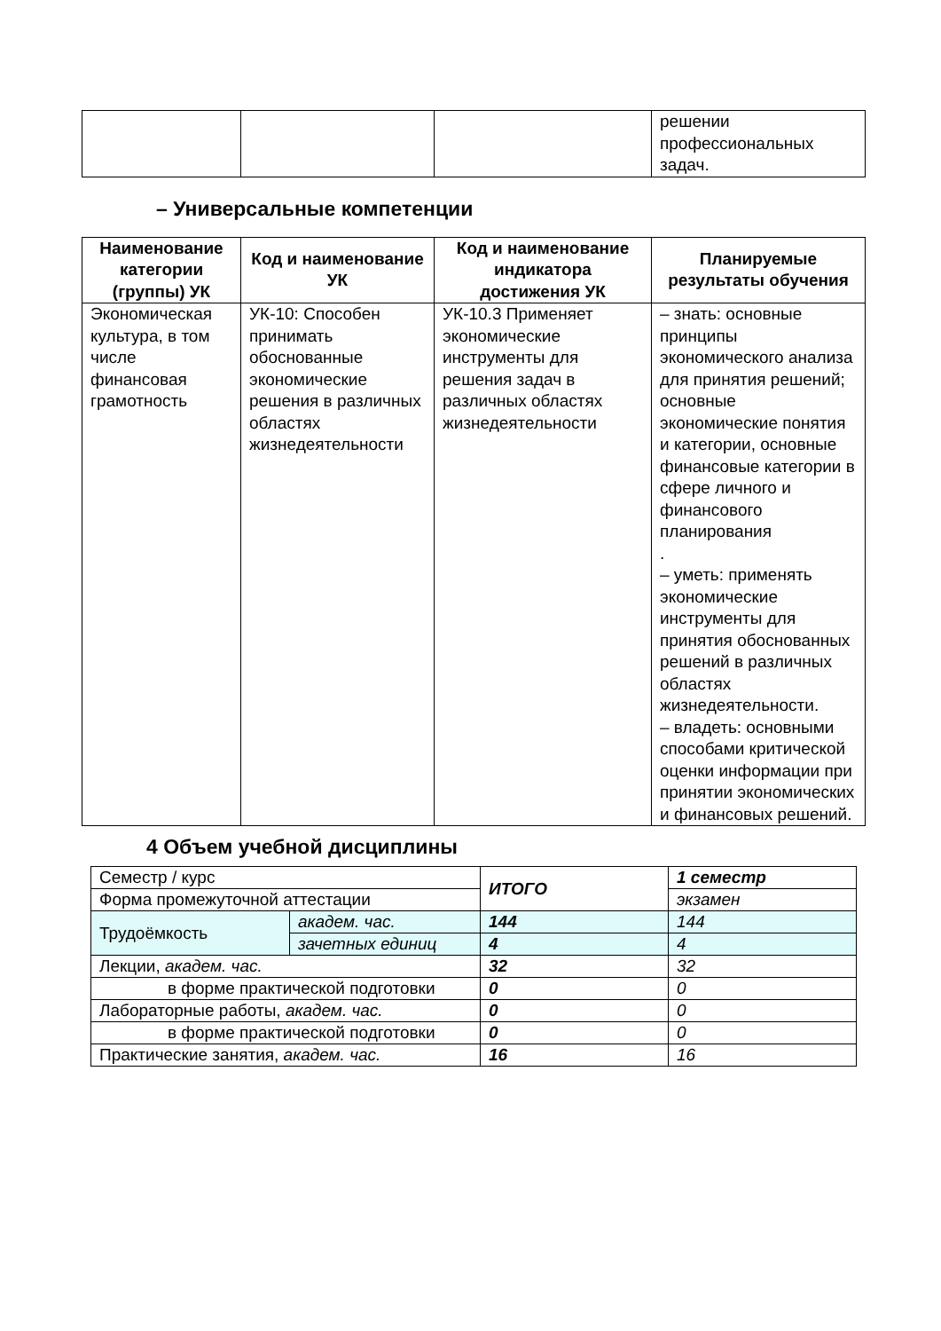| | | | решении профессиональных задач. |
– Универсальные компетенции
| Наименование категории (группы) УК | Код и наименование УК | Код и наименование индикатора достижения УК | Планируемые результаты обучения |
| --- | --- | --- | --- |
| Экономическая культура, в том числе финансовая грамотность | УК-10: Способен принимать обоснованные экономические решения в различных областях жизнедеятельности | УК-10.3 Применяет экономические инструменты для решения задач в различных областях жизнедеятельности | – знать: основные принципы экономического анализа для принятия решений; основные экономические понятия и категории, основные финансовые категории в сфере личного и финансового планирования . – уметь: применять экономические инструменты для принятия обоснованных решений в различных областях жизнедеятельности. – владеть: основными способами критической оценки информации при принятии экономических и финансовых решений. |
4 Объем учебной дисциплины
| Семестр / курс | | ИТОГО | 1 семестр |
| Форма промежуточной аттестации | | | экзамен |
| Трудоёмкость | академ. час. | 144 | 144 |
| | зачетных единиц | 4 | 4 |
| Лекции, академ. час. | | 32 | 32 |
| в форме практической подготовки | | 0 | 0 |
| Лабораторные работы, академ. час. | | 0 | 0 |
| в форме практической подготовки | | 0 | 0 |
| Практические занятия, академ. час. | | 16 | 16 |